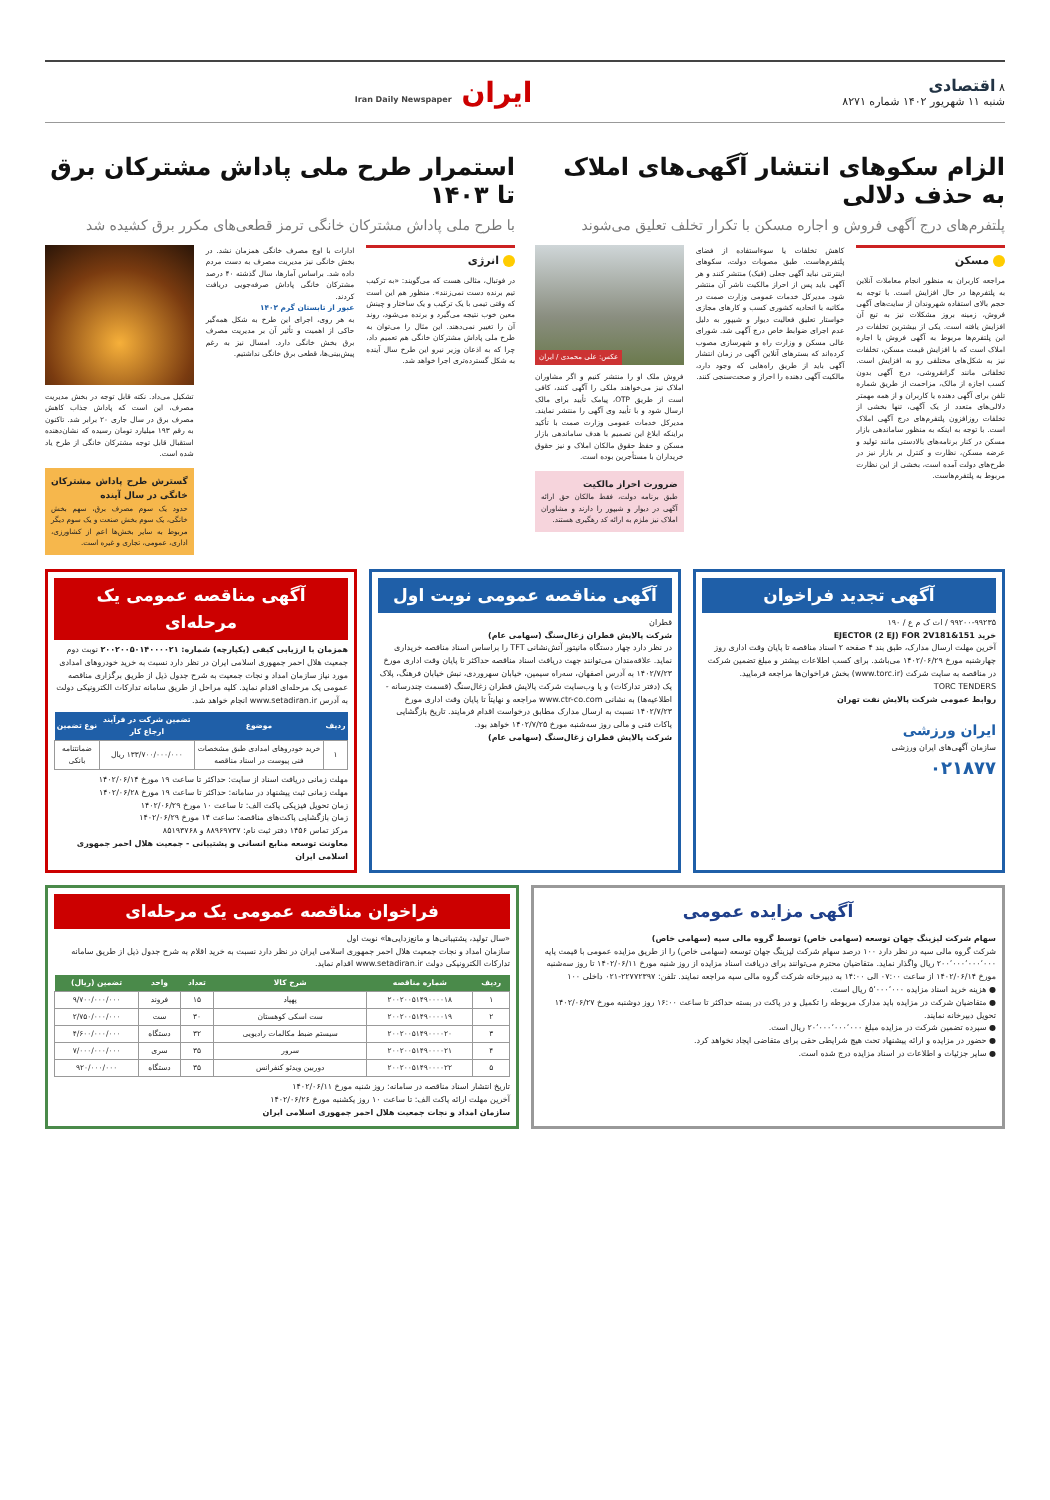۸ اقتصادی
شنبه ۱۱ شهریور ۱۴۰۲ شماره ۸۲۷۱
ایران Iran Daily Newspaper
الزام سکوهای انتشار آگهی‌های املاک به حذف دلالی
پلتفرم‌های درج آگهی فروش و اجاره مسکن با تکرار تخلف تعلیق می‌شوند
مسکن
مراجعه کاربران به منظور انجام معاملات آنلاین به پلتفرم‌ها در حال افزایش است. با توجه به حجم بالای استفاده شهروندان از سایت‌های آگهی فروش، زمینه بروز مشکلات نیز به تبع آن افزایش یافته است. یکی از بیشترین تخلفات در این پلتفرم‌ها مربوط به آگهی فروش یا اجاره املاک است که با افزایش قیمت مسکن، تخلفات نیز به شکل‌های مختلفی رو به افزایش است. تخلفاتی مانند گرانفروشی، درج آگهی بدون کسب اجازه از مالک، مزاحمت از طریق شماره تلفن برای آگهی دهنده یا کاربران و از همه مهمتر دلالی‌های متعدد از یک آگهی، تنها بخشی از تخلفات روزافزون پلتفرم‌های درج آگهی املاک است. با توجه به اینکه به منظور ساماندهی بازار مسکن در کنار برنامه‌های بالادستی مانند تولید و عرضه مسکن، نظارت و کنترل بر بازار نیز در طرح‌های دولت آمده است، بخشی از این نظارت مربوط به پلتفرم‌هاست.
کاهش تخلفات یا سوءاستفاده از فضای پلتفرم‌هاست. طبق مصوبات دولت، سکوهای اینترنتی نباید آگهی جعلی (فیک) منتشر کنند و هر آگهی باید پس از احراز مالکیت ناشر آن منتشر شود. مدیرکل خدمات عمومی وزارت صمت در مکاتبه با اتحادیه کشوری کسب و کارهای مجازی خواستار تعلیق فعالیت دیوار و شیپور به دلیل عدم اجرای ضوابط خاص درج آگهی شد. شورای عالی مسکن و وزارت راه و شهرسازی مصوب کرده‌اند که بسترهای آنلاین آگهی در زمان انتشار آگهی باید از طریق راه‌هایی که وجود دارد، مالکیت آگهی دهنده را احراز و صحت‌سنجی کنند.
عکس: علی محمدی / ایران
فروش ملک او را منتشر کنیم و اگر مشاوران املاک نیز می‌خواهند ملکی را آگهی کنند، کافی است از طریق OTP، پیامک تأیید برای مالک ارسال شود و با تأیید وی آگهی را منتشر نمایند. مدیرکل خدمات عمومی وزارت صمت با تأکید براینکه ابلاغ این تصمیم با هدف ساماندهی بازار مسکن و حفظ حقوق مالکان املاک و نیز حقوق خریداران با مستأجرین بوده است.
ضرورت احراز مالکیت
طبق برنامه دولت، فقط مالکان حق ارائه آگهی در دیوار و شیپور را دارند و مشاوران املاک نیز ملزم به ارائه کد رهگیری هستند.
استمرار طرح ملی پاداش مشترکان برق تا ۱۴۰۳
با طرح ملی پاداش مشترکان خانگی ترمز قطعی‌های مکرر برق کشیده شد
انرژی
در فوتبال، مثالی هست که می‌گویند: «به ترکیب تیم برنده دست نمی‌زنند». منظور هم این است که وقتی تیمی با یک ترکیب و یک ساختار و چینش معین خوب نتیجه می‌گیرد و برنده می‌شود، روند آن را تغییر نمی‌دهند. این مثال را می‌توان به طرح ملی پاداش مشترکان خانگی هم تعمیم داد، چرا که به اذعان وزیر نیرو این طرح سال آینده به شکل گسترده‌تری اجرا خواهد شد.
ادارات با اوج مصرف خانگی همزمان نشد. در بخش خانگی نیز مدیریت مصرف به دست مردم داده شد. براساس آمارها، سال گذشته ۴۰ درصد مشترکان خانگی پاداش صرفه‌جویی دریافت کردند.
عبور از تابستان گرم ۱۴۰۲
به هر روی، اجرای این طرح به شکل همه‌گیر حاکی از اهمیت و تأثیر آن بر مدیریت مصرف برق بخش خانگی دارد. امسال نیز به رغم پیش‌بینی‌ها، قطعی برق خانگی نداشتیم.
تشکیل می‌داد. نکته قابل توجه در بخش مدیریت مصرف، این است که پاداش جذاب کاهش مصرف برق در سال جاری ۲۰ برابر شد. تاکنون به رقم ۱۹۳ میلیارد تومان رسیده که نشان‌دهنده استقبال قابل توجه مشترکان خانگی از طرح یاد شده است.
گسترش طرح پاداش مشترکان خانگی در سال آینده
حدود یک سوم مصرف برق، سهم بخش خانگی، یک سوم بخش صنعت و یک سوم دیگر مربوط به سایر بخش‌ها اعم از کشاورزی، اداری، عمومی، تجاری و غیره است.
آگهی تجدید فراخوان
۹۹۲۰۰-۹۹۲۳۵ / ات ک م ع / ۱۹۰
خرید EJECTOR (2 EJ) FOR 2V181&151
آخرین مهلت ارسال مدارک، طبق بند ۴ صفحه ۲ اسناد مناقصه تا پایان وقت اداری روز چهارشنبه مورخ ۱۴۰۲/۰۶/۲۹ می‌باشد. برای کسب اطلاعات بیشتر و مبلغ تضمین شرکت در مناقصه به سایت شرکت (www.torc.ir) بخش فراخوان‌ها مراجعه فرمایید.
TORC TENDERS
روابط عمومی شرکت پالایش نفت تهران
ایران ورزشی
سازمان آگهی‌های ایران ورزشی
۰۲۱۸۷۷
آگهی مناقصه عمومی نوبت اول
قطران
شرکت پالایش قطران زغال‌سنگ (سهامی عام)
در نظر دارد چهار دستگاه مانیتور آتش‌نشانی TFT را براساس اسناد مناقصه خریداری نماید. علاقه‌مندان می‌توانند جهت دریافت اسناد مناقصه حداکثر تا پایان وقت اداری مورخ ۱۴۰۲/۷/۲۳ به آدرس اصفهان، سه‌راه سیمین، خیابان سهروردی، نبش خیابان فرهنگ، پلاک یک (دفتر تدارکات) و یا وب‌سایت شرکت پالایش قطران زغال‌سنگ (قسمت چندرسانه - اطلاعیه‌ها) به نشانی www.ctr-co.com مراجعه و نهایتاً تا پایان وقت اداری مورخ ۱۴۰۲/۷/۲۳ نسبت به ارسال مدارک مطابق درخواست اقدام فرمایند. تاریخ بازگشایی پاکات فنی و مالی روز سه‌شنبه مورخ ۱۴۰۲/۷/۲۵ خواهد بود.
شرکت پالایش قطران زغال‌سنگ (سهامی عام)
آگهی مناقصه عمومی یک مرحله‌ای
همزمان با ارزیابی کیفی (یکپارچه) شماره: ۲۰۰۲۰۰۵۰۱۴۰۰۰۰۲۱ نوبت دوم
جمعیت هلال احمر جمهوری اسلامی ایران در نظر دارد نسبت به خرید خودروهای امدادی مورد نیاز سازمان امداد و نجات جمعیت به شرح جدول ذیل از طریق برگزاری مناقصه عمومی یک مرحله‌ای اقدام نماید. کلیه مراحل از طریق سامانه تدارکات الکترونیکی دولت به آدرس www.setadiran.ir انجام خواهد شد.
| ردیف | موضوع | تضمین شرکت در فرآیند ارجاع کار | نوع تضمین |
| --- | --- | --- | --- |
| ۱ | خرید خودروهای امدادی طبق مشخصات فنی پیوست در اسناد مناقصه | ۱۳۳/۷۰۰/۰۰۰/۰۰۰ ریال | ضمانتنامه بانکی |
مهلت زمانی دریافت اسناد از سایت: حداکثر تا ساعت ۱۹ مورخ ۱۴۰۲/۰۶/۱۴
مهلت زمانی ثبت پیشنهاد در سامانه: حداکثر تا ساعت ۱۹ مورخ ۱۴۰۲/۰۶/۲۸
زمان تحویل فیزیکی پاکت الف: تا ساعت ۱۰ مورخ ۱۴۰۲/۰۶/۲۹
زمان بازگشایی پاکت‌های مناقصه: ساعت ۱۴ مورخ ۱۴۰۲/۰۶/۲۹
مرکز تماس ۱۴۵۶ دفتر ثبت نام: ۸۸۹۶۹۷۳۷ و ۸۵۱۹۳۷۶۸
معاونت توسعه منابع انسانی و پشتیبانی - جمعیت هلال احمر جمهوری اسلامی ایران
آگهی مزایده عمومی
سهام شرکت لیزینگ جهان توسعه (سهامی خاص) توسط گروه مالی سپه (سهامی خاص)
شرکت گروه مالی سپه در نظر دارد ۱۰۰ درصد سهام شرکت لیزینگ جهان توسعه (سهامی خاص) را از طریق مزایده عمومی با قیمت پایه ۲۰۰٬۰۰۰٬۰۰۰٬۰۰۰ ریال واگذار نماید. متقاضیان محترم می‌توانند برای دریافت اسناد مزایده از روز شنبه مورخ ۱۴۰۲/۰۶/۱۱ تا روز سه‌شنبه مورخ ۱۴۰۲/۰۶/۱۴ از ساعت ۰۷:۰۰ الی ۱۴:۰۰ به دبیرخانه شرکت گروه مالی سپه مراجعه نمایند. تلفن: ۲۲۷۷۲۳۹۷-۰۲۱ داخلی ۱۰۰
● هزینه خرید اسناد مزایده ۵٬۰۰۰٬۰۰۰ ریال است.
● متقاضیان شرکت در مزایده باید مدارک مربوطه را تکمیل و در پاکت در بسته حداکثر تا ساعت ۱۶:۰۰ روز دوشنبه مورخ ۱۴۰۲/۰۶/۲۷ تحویل دبیرخانه نمایند.
● سپرده تضمین شرکت در مزایده مبلغ ۲۰٬۰۰۰٬۰۰۰٬۰۰۰ ریال است.
● حضور در مزایده و ارائه پیشنهاد تحت هیچ شرایطی حقی برای متقاضی ایجاد نخواهد کرد.
● سایر جزئیات و اطلاعات در اسناد مزایده درج شده است.
فراخوان مناقصه عمومی یک مرحله‌ای
«سال تولید، پشتیبانی‌ها و مانع‌زدایی‌ها» نوبت اول
سازمان امداد و نجات جمعیت هلال احمر جمهوری اسلامی ایران در نظر دارد نسبت به خرید اقلام به شرح جدول ذیل از طریق سامانه تدارکات الکترونیکی دولت www.setadiran.ir اقدام نماید.
| ردیف | شماره مناقصه | شرح کالا | تعداد | واحد | تضمین (ریال) |
| --- | --- | --- | --- | --- | --- |
| ۱ | ۲۰۰۲۰۰۵۱۴۹۰۰۰۰۱۸ | پهپاد | ۱۵ | فروند | ۹/۷۰۰/۰۰۰/۰۰۰ |
| ۲ | ۲۰۰۲۰۰۵۱۴۹۰۰۰۰۱۹ | ست اسکی کوهستان | ۳۰ | ست | ۲/۷۵۰/۰۰۰/۰۰۰ |
| ۳ | ۲۰۰۲۰۰۵۱۴۹۰۰۰۰۲۰ | سیستم ضبط مکالمات رادیویی | ۳۲ | دستگاه | ۴/۶۰۰/۰۰۰/۰۰۰ |
| ۴ | ۲۰۰۲۰۰۵۱۴۹۰۰۰۰۲۱ | سرور | ۳۵ | سری | ۷/۰۰۰/۰۰۰/۰۰۰ |
| ۵ | ۲۰۰۲۰۰۵۱۴۹۰۰۰۰۲۲ | دوربین ویدئو کنفرانس | ۳۵ | دستگاه | ۹۲۰/۰۰۰/۰۰۰ |
تاریخ انتشار اسناد مناقصه در سامانه: روز شنبه مورخ ۱۴۰۲/۰۶/۱۱
آخرین مهلت ارائه پاکت الف: تا ساعت ۱۰ روز یکشنبه مورخ ۱۴۰۲/۰۶/۲۶
سازمان امداد و نجات جمعیت هلال احمر جمهوری اسلامی ایران